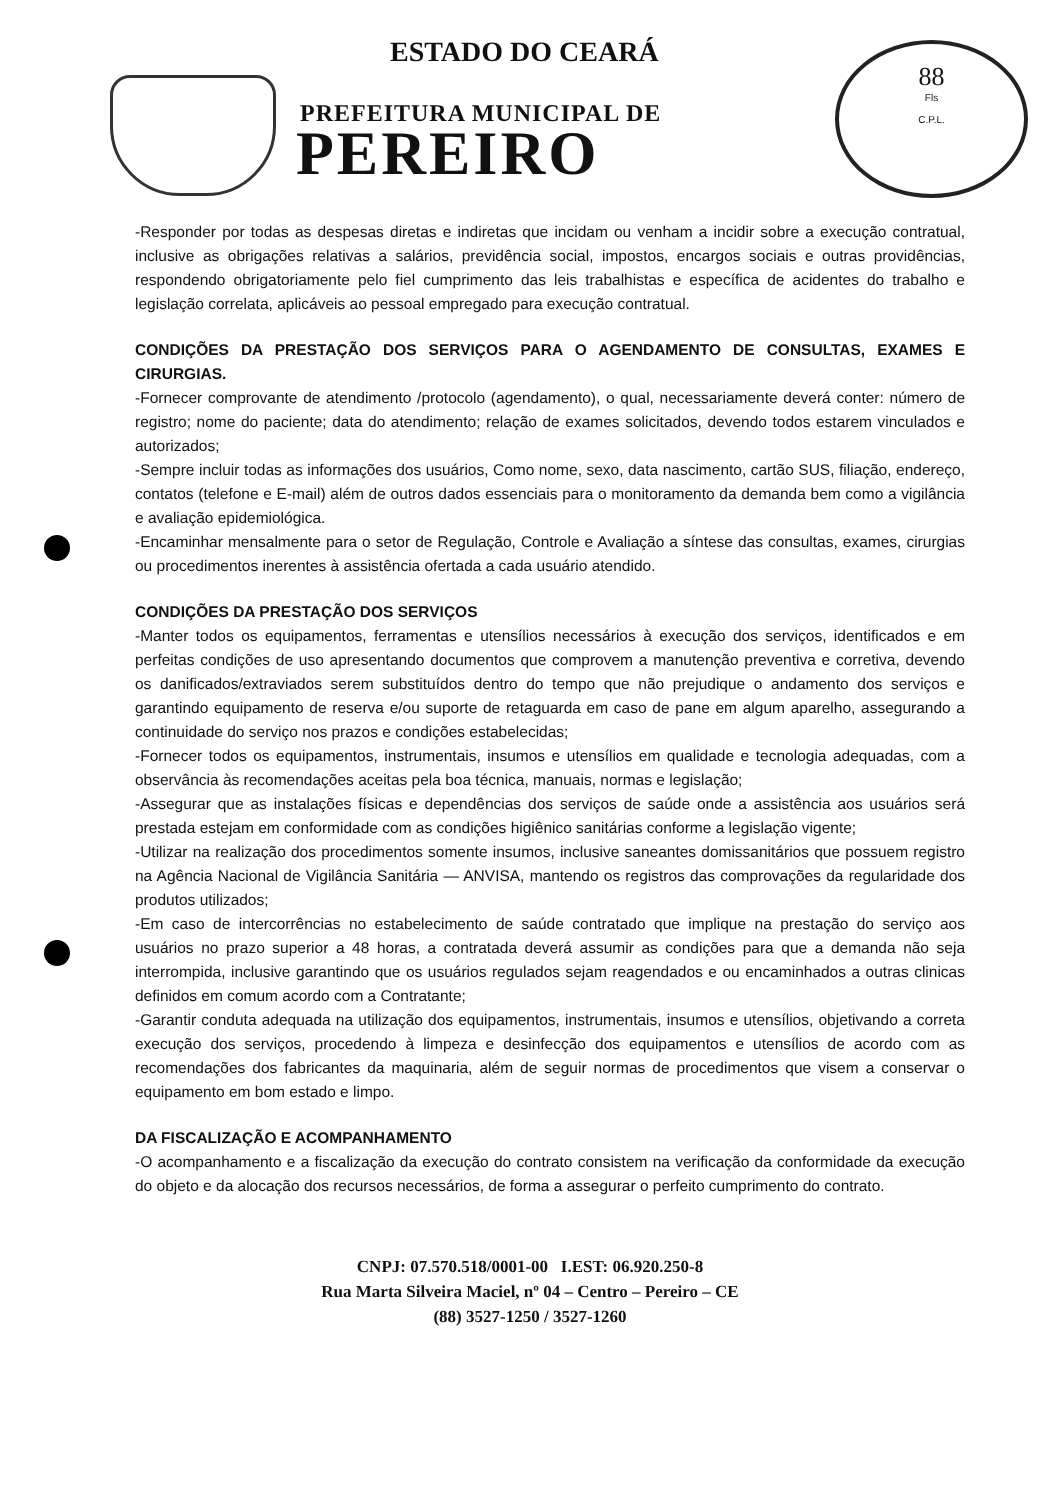ESTADO DO CEARÁ
PREFEITURA MUNICIPAL DE
PEREIRO
88
Fls
C.P.L.
-Responder por todas as despesas diretas e indiretas que incidam ou venham a incidir sobre a execução contratual, inclusive as obrigações relativas a salários, previdência social, impostos, encargos sociais e outras providências, respondendo obrigatoriamente pelo fiel cumprimento das leis trabalhistas e específica de acidentes do trabalho e legislação correlata, aplicáveis ao pessoal empregado para execução contratual.
CONDIÇÕES DA PRESTAÇÃO DOS SERVIÇOS PARA O AGENDAMENTO DE CONSULTAS, EXAMES E CIRURGIAS.
-Fornecer comprovante de atendimento /protocolo (agendamento), o qual, necessariamente deverá conter: número de registro; nome do paciente; data do atendimento; relação de exames solicitados, devendo todos estarem vinculados e autorizados;
-Sempre incluir todas as informações dos usuários, Como nome, sexo, data nascimento, cartão SUS, filiação, endereço, contatos (telefone e E-mail) além de outros dados essenciais para o monitoramento da demanda bem como a vigilância e avaliação epidemiológica.
-Encaminhar mensalmente para o setor de Regulação, Controle e Avaliação a síntese das consultas, exames, cirurgias ou procedimentos inerentes à assistência ofertada a cada usuário atendido.
CONDIÇÕES DA PRESTAÇÃO DOS SERVIÇOS
-Manter todos os equipamentos, ferramentas e utensílios necessários à execução dos serviços, identificados e em perfeitas condições de uso apresentando documentos que comprovem a manutenção preventiva e corretiva, devendo os danificados/extraviados serem substituídos dentro do tempo que não prejudique o andamento dos serviços e garantindo equipamento de reserva e/ou suporte de retaguarda em caso de pane em algum aparelho, assegurando a continuidade do serviço nos prazos e condições estabelecidas;
-Fornecer todos os equipamentos, instrumentais, insumos e utensílios em qualidade e tecnologia adequadas, com a observância às recomendações aceitas pela boa técnica, manuais, normas e legislação;
-Assegurar que as instalações físicas e dependências dos serviços de saúde onde a assistência aos usuários será prestada estejam em conformidade com as condições higiênico sanitárias conforme a legislação vigente;
-Utilizar na realização dos procedimentos somente insumos, inclusive saneantes domissanitários que possuem registro na Agência Nacional de Vigilância Sanitária — ANVISA, mantendo os registros das comprovações da regularidade dos produtos utilizados;
-Em caso de intercorrências no estabelecimento de saúde contratado que implique na prestação do serviço aos usuários no prazo superior a 48 horas, a contratada deverá assumir as condições para que a demanda não seja interrompida, inclusive garantindo que os usuários regulados sejam reagendados e ou encaminhados a outras clinicas definidos em comum acordo com a Contratante;
-Garantir conduta adequada na utilização dos equipamentos, instrumentais, insumos e utensílios, objetivando a correta execução dos serviços, procedendo à limpeza e desinfecção dos equipamentos e utensílios de acordo com as recomendações dos fabricantes da maquinaria, além de seguir normas de procedimentos que visem a conservar o equipamento em bom estado e limpo.
DA FISCALIZAÇÃO E ACOMPANHAMENTO
-O acompanhamento e a fiscalização da execução do contrato consistem na verificação da conformidade da execução do objeto e da alocação dos recursos necessários, de forma a assegurar o perfeito cumprimento do contrato.
CNPJ: 07.570.518/0001-00 I.EST: 06.920.250-8
Rua Marta Silveira Maciel, nº 04 – Centro – Pereiro – CE
(88) 3527-1250 / 3527-1260